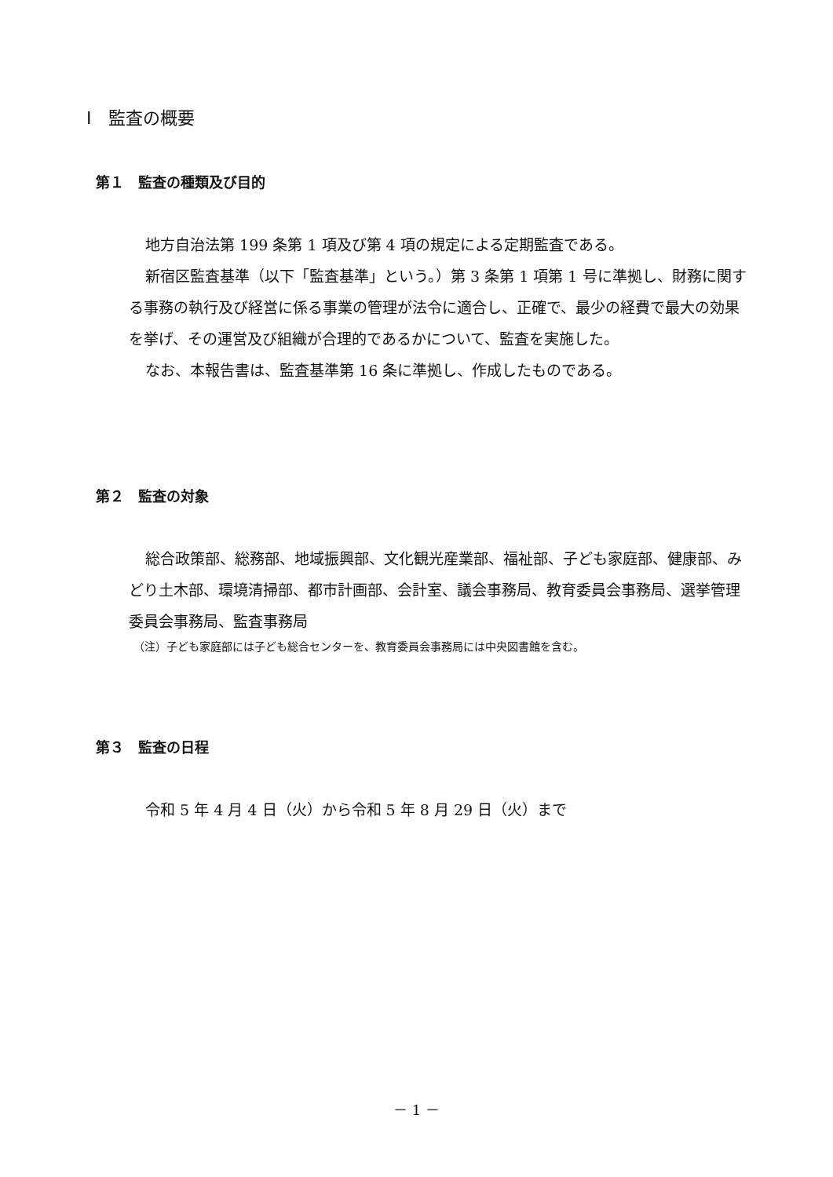Ⅰ　監査の概要
第１　監査の種類及び目的
地方自治法第 199 条第 1 項及び第 4 項の規定による定期監査である。
新宿区監査基準（以下「監査基準」という。）第 3 条第 1 項第 1 号に準拠し、財務に関する事務の執行及び経営に係る事業の管理が法令に適合し、正確で、最少の経費で最大の効果を挙げ、その運営及び組織が合理的であるかについて、監査を実施した。
なお、本報告書は、監査基準第 16 条に準拠し、作成したものである。
第２　監査の対象
総合政策部、総務部、地域振興部、文化観光産業部、福祉部、子ども家庭部、健康部、みどり土木部、環境清掃部、都市計画部、会計室、議会事務局、教育委員会事務局、選挙管理委員会事務局、監査事務局
（注）子ども家庭部には子ども総合センターを、教育委員会事務局には中央図書館を含む。
第３　監査の日程
令和 5 年 4 月 4 日（火）から令和 5 年 8 月 29 日（火）まで
－ 1 －